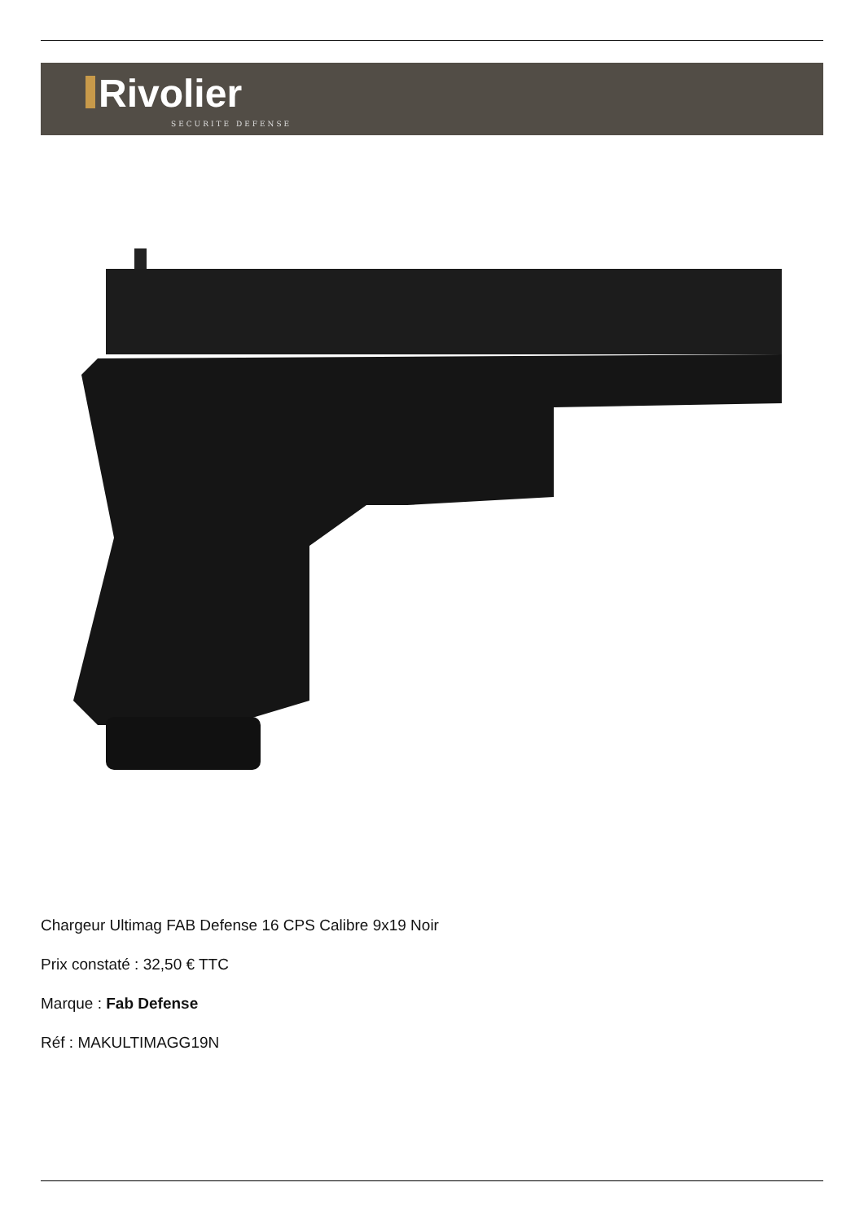Rivolier
SECURITE DEFENSE
Chargeur Ultimag FAB Defense 16 CPS Calibre 9x19 Noir
Prix constaté : 32,50 € TTC
Marque : Fab Defense
Réf : MAKULTIMAGG19N